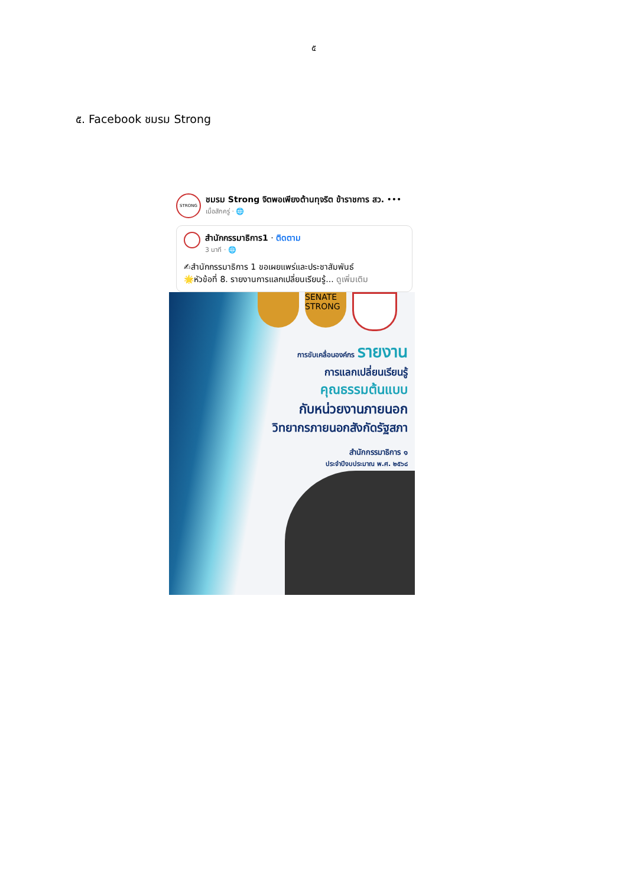๕
๕. Facebook ชมรม Strong
STRONG
ชมรม Strong จิตพอเพียงต้านทุจริต ข้าราชการ สว. •••
เมื่อสักครู่ · 🌐
สำนักกรรมาธิการ1 · ติดตาม
3 นาที · 🌐
✍สำนักกรรมาธิการ 1 ขอเผยแพร่และประชาสัมพันธ์
🌟หัวข้อที่ 8. รายงานการแลกเปลี่ยนเรียนรู้... ดูเพิ่มเติม
SENATE STRONG
การขับเคลื่อนองค์กร รายงาน
การแลกเปลี่ยนเรียนรู้
คุณธรรมต้นแบบ
กับหน่วยงานภายนอก
วิทยากรภายนอกสังกัดรัฐสภา
สำนักกรรมาธิการ ๑
ประจำปีงบประมาณ พ.ศ. ๒๕๖๘